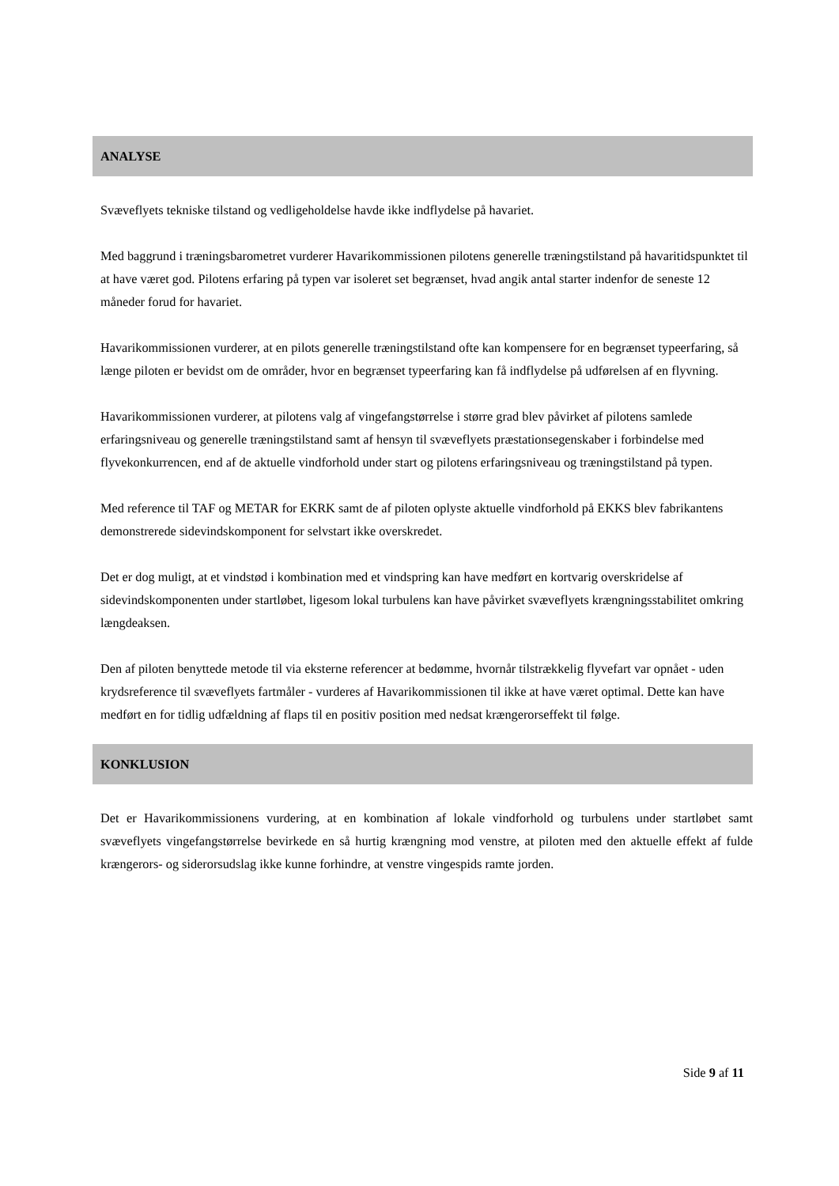ANALYSE
Svæveflyets tekniske tilstand og vedligeholdelse havde ikke indflydelse på havariet.
Med baggrund i træningsbarometret vurderer Havarikommissionen pilotens generelle træningstilstand på havaritidspunktet til at have været god. Pilotens erfaring på typen var isoleret set begrænset, hvad angik antal starter indenfor de seneste 12 måneder forud for havariet.
Havarikommissionen vurderer, at en pilots generelle træningstilstand ofte kan kompensere for en begrænset typeerfaring, så længe piloten er bevidst om de områder, hvor en begrænset typeerfaring kan få indflydelse på udførelsen af en flyvning.
Havarikommissionen vurderer, at pilotens valg af vingefangstørrelse i større grad blev påvirket af pilotens samlede erfaringsniveau og generelle træningstilstand samt af hensyn til svæveflyets præstationsegenskaber i forbindelse med flyvekonkurrencen, end af de aktuelle vindforhold under start og pilotens erfaringsniveau og træningstilstand på typen.
Med reference til TAF og METAR for EKRK samt de af piloten oplyste aktuelle vindforhold på EKKS blev fabrikantens demonstrerede sidevindskomponent for selvstart ikke overskredet.
Det er dog muligt, at et vindstød i kombination med et vindspring kan have medført en kortvarig overskridelse af sidevindskomponenten under startløbet, ligesom lokal turbulens kan have påvirket svæveflyets krængningsstabilitet omkring længdeaksen.
Den af piloten benyttede metode til via eksterne referencer at bedømme, hvornår tilstrækkelig flyvefart var opnået - uden krydsreference til svæveflyets fartmåler - vurderes af Havarikommissionen til ikke at have været optimal. Dette kan have medført en for tidlig udfældning af flaps til en positiv position med nedsat krængerorseffekt til følge.
KONKLUSION
Det er Havarikommissionens vurdering, at en kombination af lokale vindforhold og turbulens under startløbet samt svæveflyets vingefangstørrelse bevirkede en så hurtig krængning mod venstre, at piloten med den aktuelle effekt af fulde krængerors- og siderorsudslag ikke kunne forhindre, at venstre vingespids ramte jorden.
Side 9 af 11